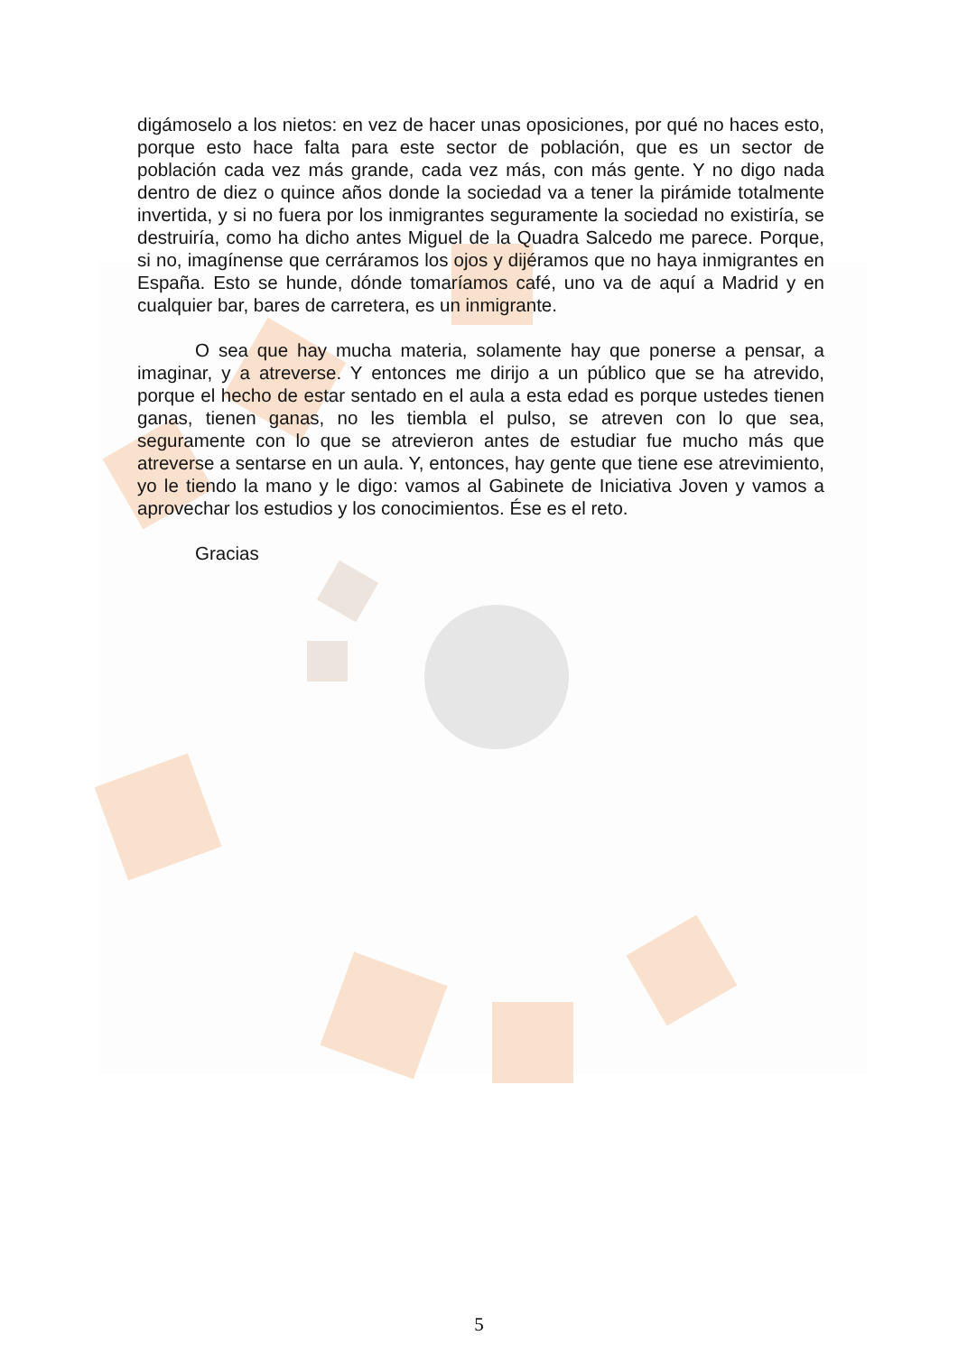digámoselo a los nietos: en vez de hacer unas oposiciones, por qué no haces esto, porque esto hace falta para este sector de población, que es un sector de población cada vez más grande, cada vez más, con más gente. Y no digo nada dentro de diez o quince años donde la sociedad va a tener la pirámide totalmente invertida, y si no fuera por los inmigrantes seguramente la sociedad no existiría, se destruiría, como ha dicho antes Miguel de la Quadra Salcedo me parece. Porque, si no, imagínense que cerráramos los ojos y dijéramos que no haya inmigrantes en España. Esto se hunde, dónde tomaríamos café, uno va de aquí a Madrid y en cualquier bar, bares de carretera, es un inmigrante.
O sea que hay mucha materia, solamente hay que ponerse a pensar, a imaginar, y a atreverse. Y entonces me dirijo a un público que se ha atrevido, porque el hecho de estar sentado en el aula a esta edad es porque ustedes tienen ganas, tienen ganas, no les tiembla el pulso, se atreven con lo que sea, seguramente con lo que se atrevieron antes de estudiar fue mucho más que atreverse a sentarse en un aula. Y, entonces, hay gente que tiene ese atrevimiento, yo le tiendo la mano y le digo: vamos al Gabinete de Iniciativa Joven y vamos a aprovechar los estudios y los conocimientos. Ése es el reto.
Gracias
5